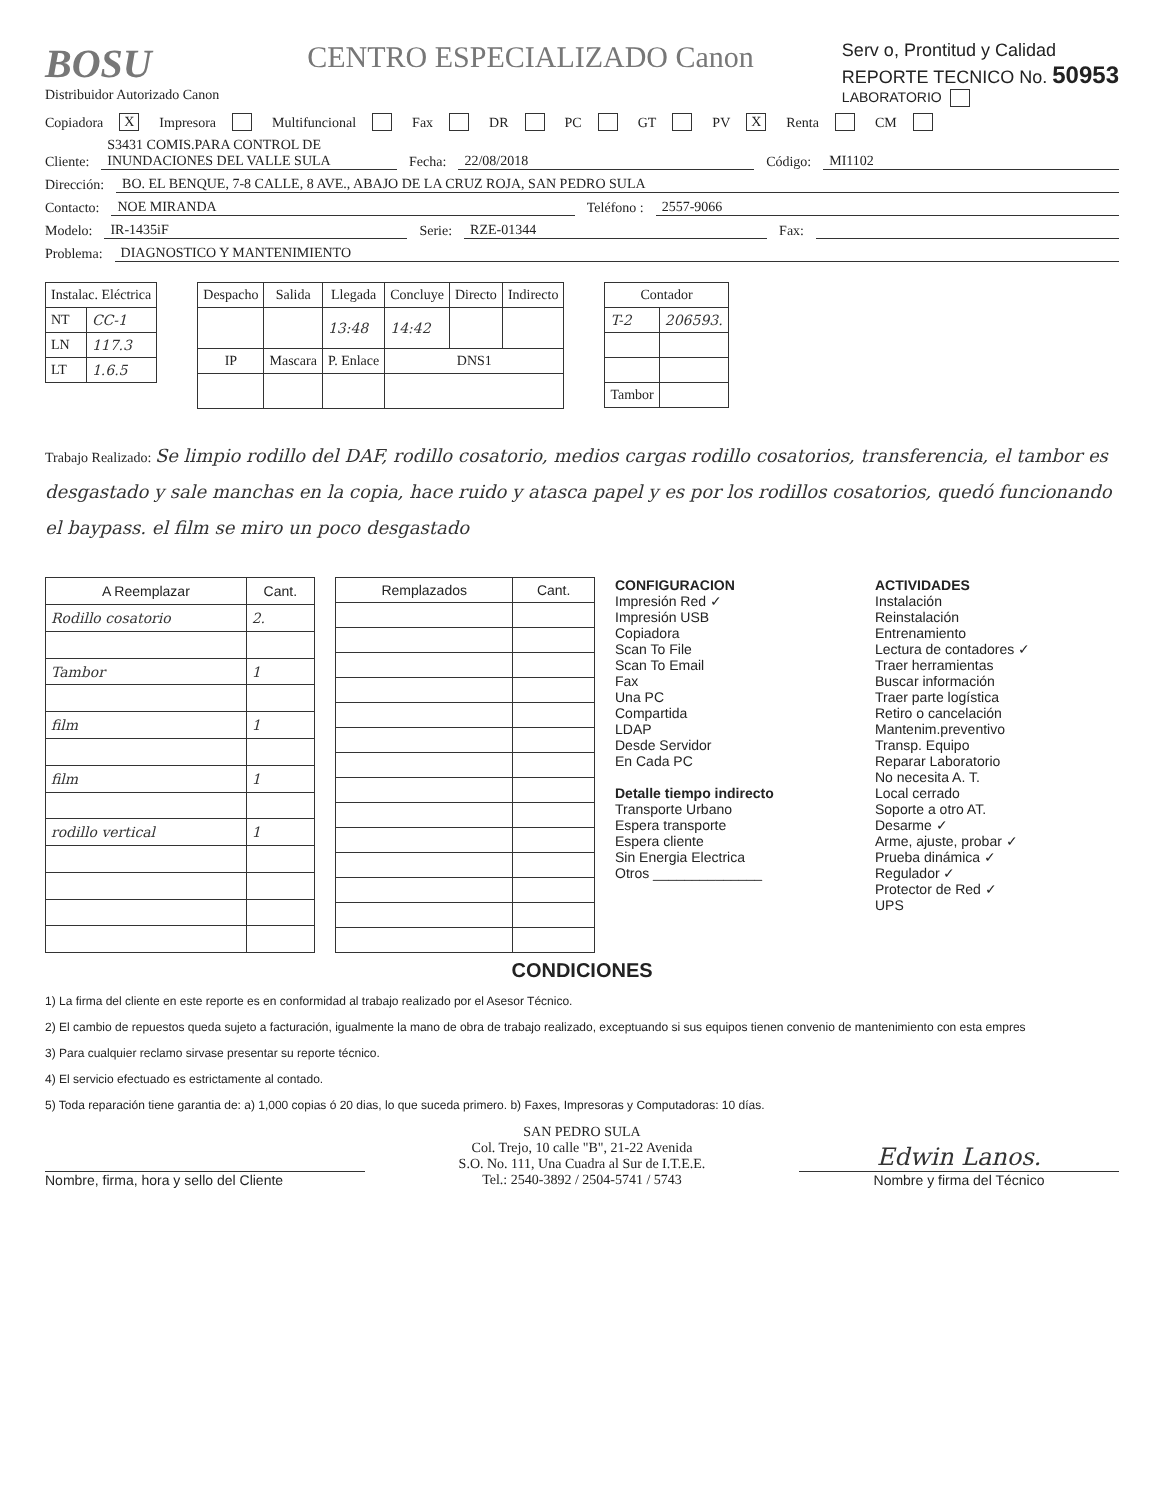BOSU
Distribuidor Autorizado Canon
CENTRO ESPECIALIZADO Canon
Serv o, Prontitud y Calidad
REPORTE TECNICO No. 50953
LABORATORIO
Copiadora X Impresora Multifuncional Fax DR PC GT PV X Renta CM
Cliente: S3431 COMIS.PARA CONTROL DE INUNDACIONES DEL VALLE SULA Fecha: 22/08/2018 Código: MI1102
Dirección: BO. EL BENQUE, 7-8 CALLE, 8 AVE., ABAJO DE LA CRUZ ROJA, SAN PEDRO SULA
Contacto: NOE MIRANDA Teléfono : 2557-9066
Modelo: IR-1435iF Serie: RZE-01344 Fax:
Problema: DIAGNOSTICO Y MANTENIMIENTO
| Instalac. Eléctrica | |
| --- | --- |
| NT | CC-1 |
| LN | 117.3 |
| LT | 1.6.5 |
| Despacho | Salida | Llegada | Concluye | Directo | Indirecto |
| --- | --- | --- | --- | --- | --- |
| | | 13:48 | 14:42 | | |
| IP | Mascara | P. Enlace | DNS1 | | |
| Contador | |
| --- | --- |
| T-2 | 206593. |
| Tambor | |
Trabajo Realizado: Se limpio rodillo del DAF, rodillo cosatorio, medios cargas rodillo cosatorios, transferencia, el tambor es desgastado y sale manchas en la copia, hace ruido y atasca papel y es por los rodillos cosatorios, quedó funcionando el baypass. el film se miro un poco desgastado
| A Reemplazar | Cant. |
| --- | --- |
| Rodillo cosatorio | 2. |
| Tambor | 1 |
| film | 1 |
| film | 1 |
| rodillo vertical | 1 |
| Remplazados | Cant. |
| --- | --- |
CONFIGURACION
Impresión Red ✓
Impresión USB
Copiadora
Scan To File
Scan To Email
Fax
Una PC
Compartida
LDAP
Desde Servidor
En Cada PC
Detalle tiempo indirecto
Transporte Urbano
Espera transporte
Espera cliente
Sin Energia Electrica
Otros ______________
ACTIVIDADES
Instalación
Reinstalación
Entrenamiento
Lectura de contadores ✓
Traer herramientas
Buscar información
Traer parte logística
Retiro o cancelación
Mantenim.preventivo
Transp. Equipo
Reparar Laboratorio
No necesita A. T.
Local cerrado
Soporte a otro AT.
Desarme ✓
Arme, ajuste, probar ✓
Prueba dinámica ✓
Regulador ✓
Protector de Red ✓
UPS
CONDICIONES
1) La firma del cliente en este reporte es en conformidad al trabajo realizado por el Asesor Técnico.
2) El cambio de repuestos queda sujeto a facturación, igualmente la mano de obra de trabajo realizado, exceptuando si sus equipos tienen convenio de mantenimiento con esta empres
3) Para cualquier reclamo sirvase presentar su reporte técnico.
4) El servicio efectuado es estrictamente al contado.
5) Toda reparación tiene garantia de: a) 1,000 copias ó 20 dias, lo que suceda primero. b) Faxes, Impresoras y Computadoras: 10 días.
Nombre, firma, hora y sello del Cliente
SAN PEDRO SULA
Col. Trejo, 10 calle "B", 21-22 Avenida
S.O. No. 111, Una Cuadra al Sur de I.T.E.E.
Tel.: 2540-3892 / 2504-5741 / 5743
Edwin Lanos.
Nombre y firma del Técnico